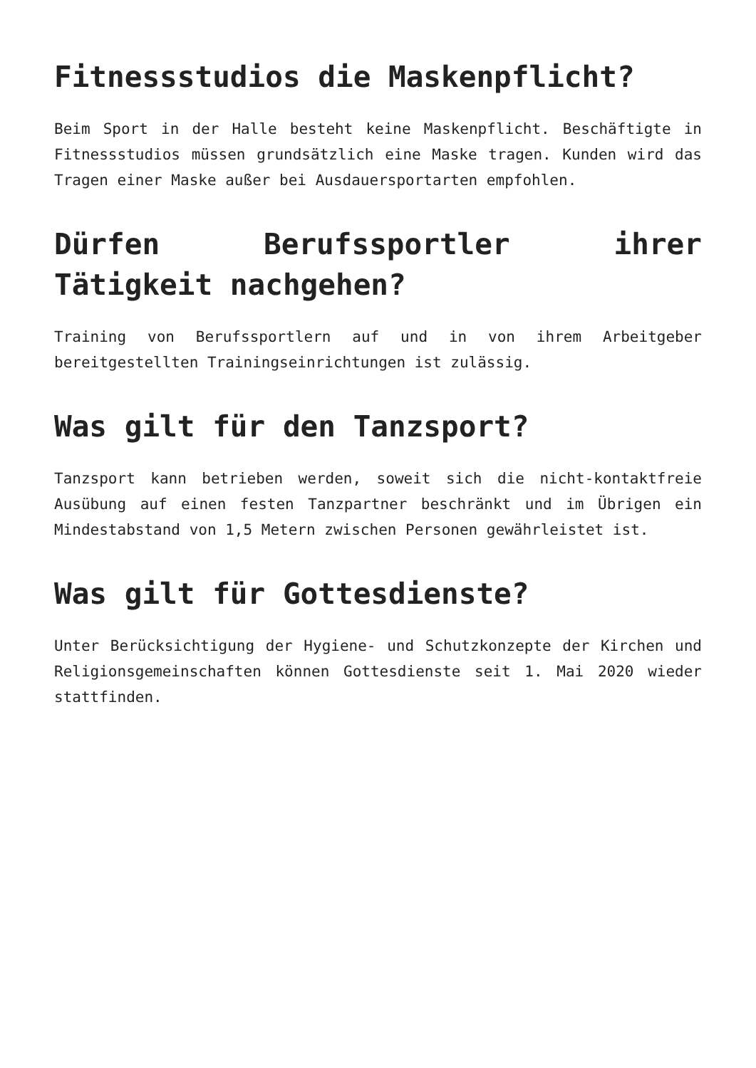Fitnessstudios die Maskenpflicht?
Beim Sport in der Halle besteht keine Maskenpflicht. Beschäftigte in Fitnessstudios müssen grundsätzlich eine Maske tragen. Kunden wird das Tragen einer Maske außer bei Ausdauersportarten empfohlen.
Dürfen Berufssportler ihrer Tätigkeit nachgehen?
Training von Berufssportlern auf und in von ihrem Arbeitgeber bereitgestellten Trainingseinrichtungen ist zulässig.
Was gilt für den Tanzsport?
Tanzsport kann betrieben werden, soweit sich die nicht-kontaktfreie Ausübung auf einen festen Tanzpartner beschränkt und im Übrigen ein Mindestabstand von 1,5 Metern zwischen Personen gewährleistet ist.
Was gilt für Gottesdienste?
Unter Berücksichtigung der Hygiene- und Schutzkonzepte der Kirchen und Religionsgemeinschaften können Gottesdienste seit 1. Mai 2020 wieder stattfinden.